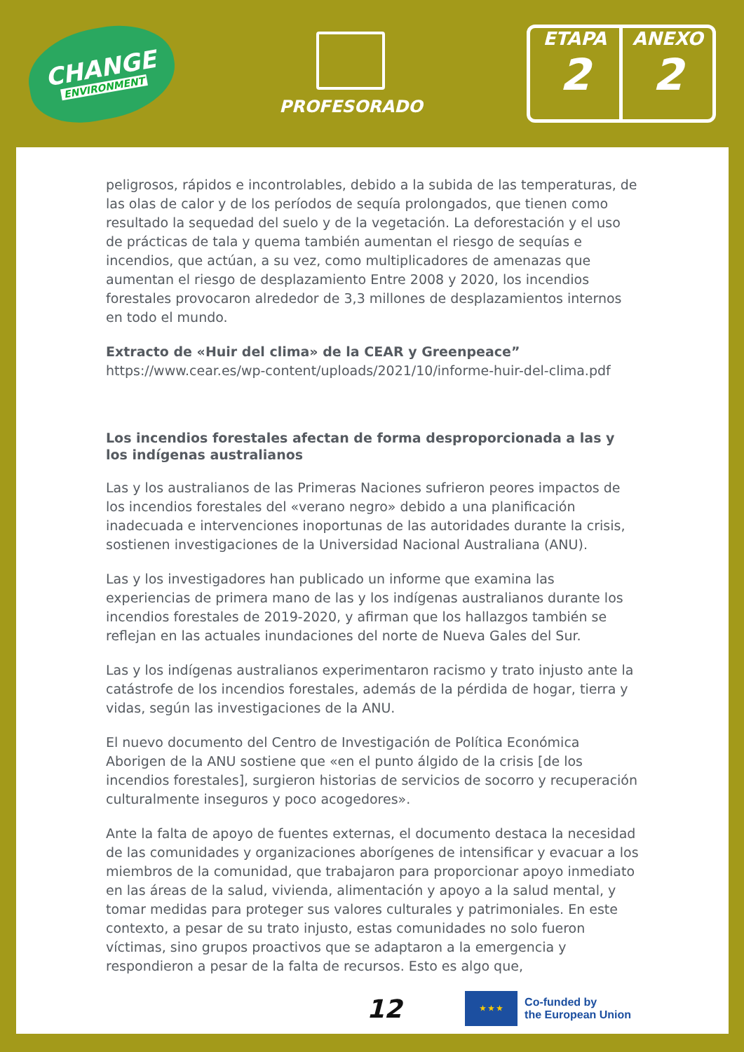CHANGE
ENVIRONMENT
PROFESORADO
ETAPA
2
ANEXO
2
peligrosos, rápidos e incontrolables, debido a la subida de las temperaturas, de las olas de calor y de los períodos de sequía prolongados, que tienen como resultado la sequedad del suelo y de la vegetación. La deforestación y el uso de prácticas de tala y quema también aumentan el riesgo de sequías e incendios, que actúan, a su vez, como multiplicadores de amenazas que aumentan el riesgo de desplazamiento Entre 2008 y 2020, los incendios forestales provocaron alrededor de 3,3 millones de desplazamientos internos en todo el mundo.
Extracto de «Huir del clima» de la CEAR y Greenpeace”
https://www.cear.es/wp-content/uploads/2021/10/informe-huir-del-clima.pdf
Los incendios forestales afectan de forma desproporcionada a las y los indígenas australianos
Las y los australianos de las Primeras Naciones sufrieron peores impactos de los incendios forestales del «verano negro» debido a una planificación inadecuada e intervenciones inoportunas de las autoridades durante la crisis, sostienen investigaciones de la Universidad Nacional Australiana (ANU).
Las y los investigadores han publicado un informe que examina las experiencias de primera mano de las y los indígenas australianos durante los incendios forestales de 2019-2020, y afirman que los hallazgos también se reflejan en las actuales inundaciones del norte de Nueva Gales del Sur.
Las y los indígenas australianos experimentaron racismo y trato injusto ante la catástrofe de los incendios forestales, además de la pérdida de hogar, tierra y vidas, según las investigaciones de la ANU.
El nuevo documento del Centro de Investigación de Política Económica Aborigen de la ANU sostiene que «en el punto álgido de la crisis [de los incendios forestales], surgieron historias de servicios de socorro y recuperación culturalmente inseguros y poco acogedores».
Ante la falta de apoyo de fuentes externas, el documento destaca la necesidad de las comunidades y organizaciones aborígenes de intensificar y evacuar a los miembros de la comunidad, que trabajaron para proporcionar apoyo inmediato en las áreas de la salud, vivienda, alimentación y apoyo a la salud mental, y tomar medidas para proteger sus valores culturales y patrimoniales. En este contexto, a pesar de su trato injusto, estas comunidades no solo fueron víctimas, sino grupos proactivos que se adaptaron a la emergencia y respondieron a pesar de la falta de recursos. Esto es algo que,
12
★ ★ ★
Co-funded by
the European Union